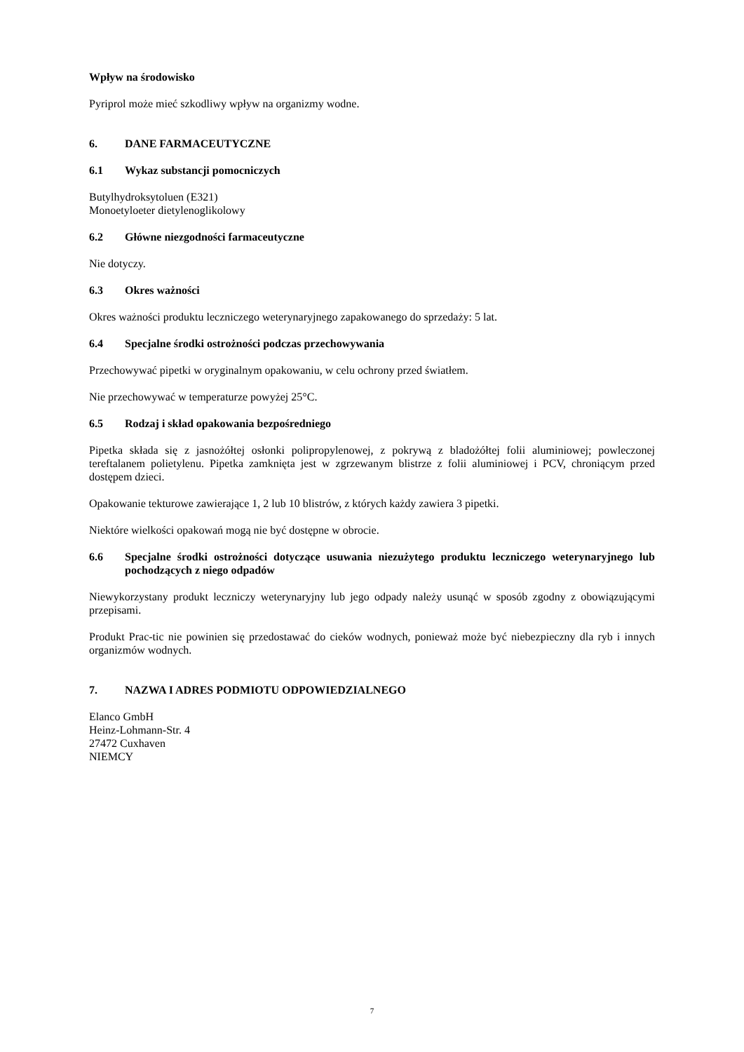Wpływ na środowisko
Pyriprol może mieć szkodliwy wpływ na organizmy wodne.
6. DANE FARMACEUTYCZNE
6.1 Wykaz substancji pomocniczych
Butylhydroksytoluen (E321)
Monoetyloeter dietylenoglikolowy
6.2 Główne niezgodności farmaceutyczne
Nie dotyczy.
6.3 Okres ważności
Okres ważności produktu leczniczego weterynaryjnego zapakowanego do sprzedaży: 5 lat.
6.4 Specjalne środki ostrożności podczas przechowywania
Przechowywać pipetki w oryginalnym opakowaniu, w celu ochrony przed światłem.
Nie przechowywać w temperaturze powyżej 25°C.
6.5 Rodzaj i skład opakowania bezpośredniego
Pipetka składa się z jasnożółtej osłonki polipropylenowej, z pokrywą z bladożółtej folii aluminiowej; powleczonej tereftalanem polietylenu. Pipetka zamknięta jest w zgrzewanym blistrze z folii aluminiowej i PCV, chroniącym przed dostępem dzieci.
Opakowanie tekturowe zawierające 1, 2 lub 10 blistrów, z których każdy zawiera 3 pipetki.
Niektóre wielkości opakowań mogą nie być dostępne w obrocie.
6.6 Specjalne środki ostrożności dotyczące usuwania niezużytego produktu leczniczego weterynaryjnego lub pochodzących z niego odpadów
Niewykorzystany produkt leczniczy weterynaryjny lub jego odpady należy usunąć w sposób zgodny z obowiązującymi przepisami.
Produkt Prac-tic nie powinien się przedostawać do cieków wodnych, ponieważ może być niebezpieczny dla ryb i innych organizmów wodnych.
7. NAZWA I ADRES PODMIOTU ODPOWIEDZIALNEGO
Elanco GmbH
Heinz-Lohmann-Str. 4
27472 Cuxhaven
NIEMCY
7